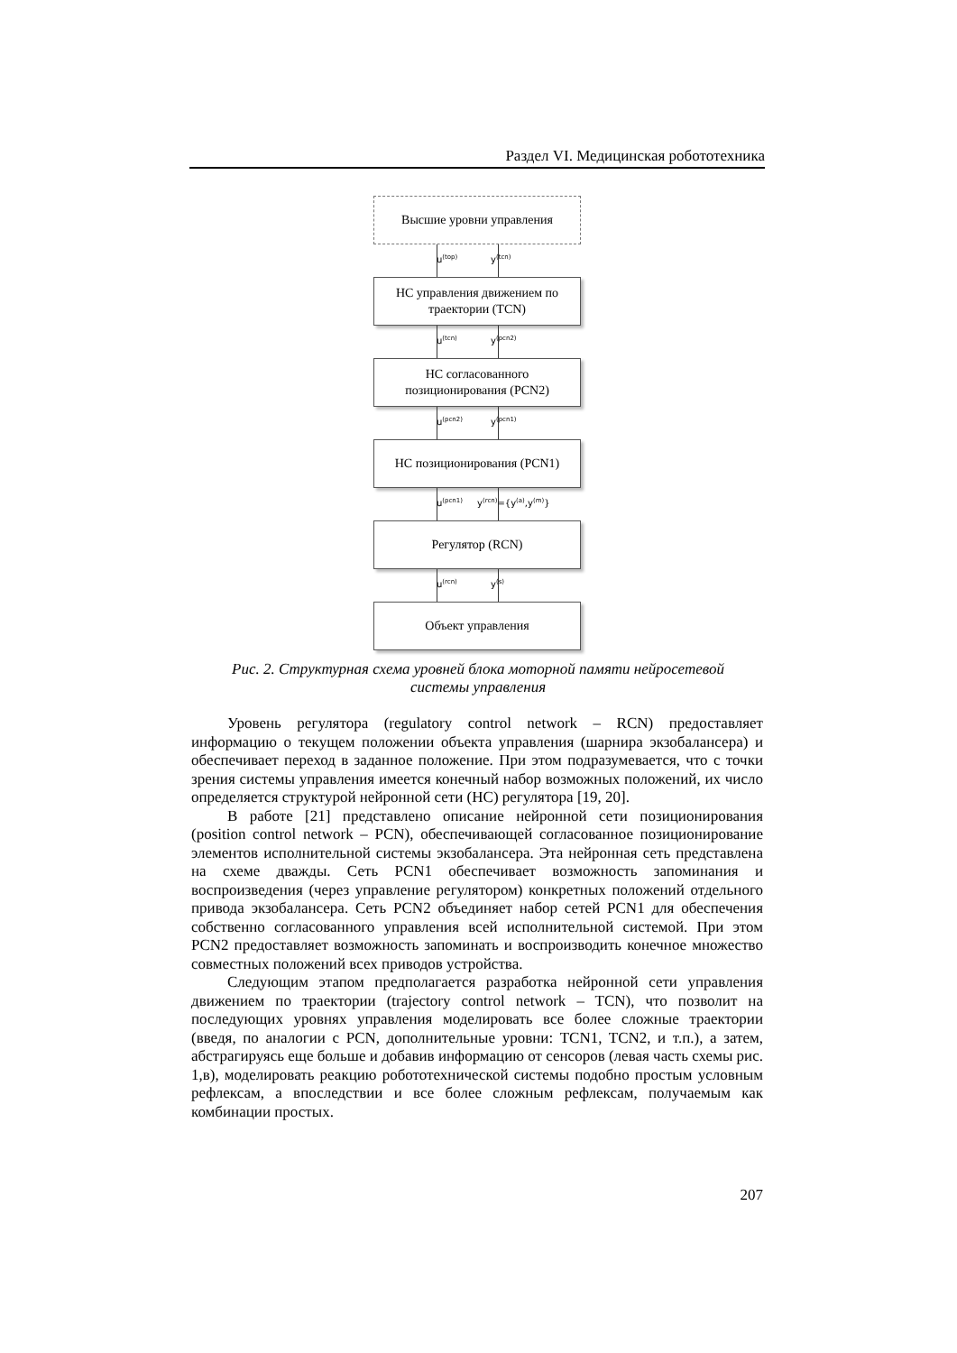Раздел VI. Медицинская робототехника
Высшие уровни управления
u<sup>(top)</sup> y<sup>(tcn)</sup>
НС управления движением по траектории (TCN)
u<sup>(tcn)</sup> y<sup>(pcn2)</sup>
НС согласованного позиционирования (PCN2)
u<sup>(pcn2)</sup> y<sup>(pcn1)</sup>
НС позиционирования (PCN1)
u<sup>(pcn1)</sup> y<sup>(rcn)</sup>={y<sup>(a)</sup>,y<sup>(m)</sup>}
Регулятор (RCN)
u<sup>(rcn)</sup> y<sup>(s)</sup>
Объект управления
Рис. 2. Структурная схема уровней блока моторной памяти нейросетевой системы управления
Уровень регулятора (regulatory control network – RCN) предоставляет информацию о текущем положении объекта управления (шарнира экзобалансера) и обеспечивает переход в заданное положение. При этом подразумевается, что с точки зрения системы управления имеется конечный набор возможных положений, их число определяется структурой нейронной сети (НС) регулятора [19, 20].
В работе [21] представлено описание нейронной сети позиционирования (position control network – PCN), обеспечивающей согласованное позиционирование элементов исполнительной системы экзобалансера. Эта нейронная сеть представлена на схеме дважды. Сеть PCN1 обеспечивает возможность запоминания и воспроизведения (через управление регулятором) конкретных положений отдельного привода экзобалансера. Сеть PCN2 объединяет набор сетей PCN1 для обеспечения собственно согласованного управления всей исполнительной системой. При этом PCN2 предоставляет возможность запоминать и воспроизводить конечное множество совместных положений всех приводов устройства.
Следующим этапом предполагается разработка нейронной сети управления движением по траектории (trajectory control network – TCN), что позволит на последующих уровнях управления моделировать все более сложные траектории (введя, по аналогии с PCN, дополнительные уровни: TCN1, TCN2, и т.п.), а затем, абстрагируясь еще больше и добавив информацию от сенсоров (левая часть схемы рис. 1,в), моделировать реакцию робототехнической системы подобно простым условным рефлексам, а впоследствии и все более сложным рефлексам, получаемым как комбинации простых.
207